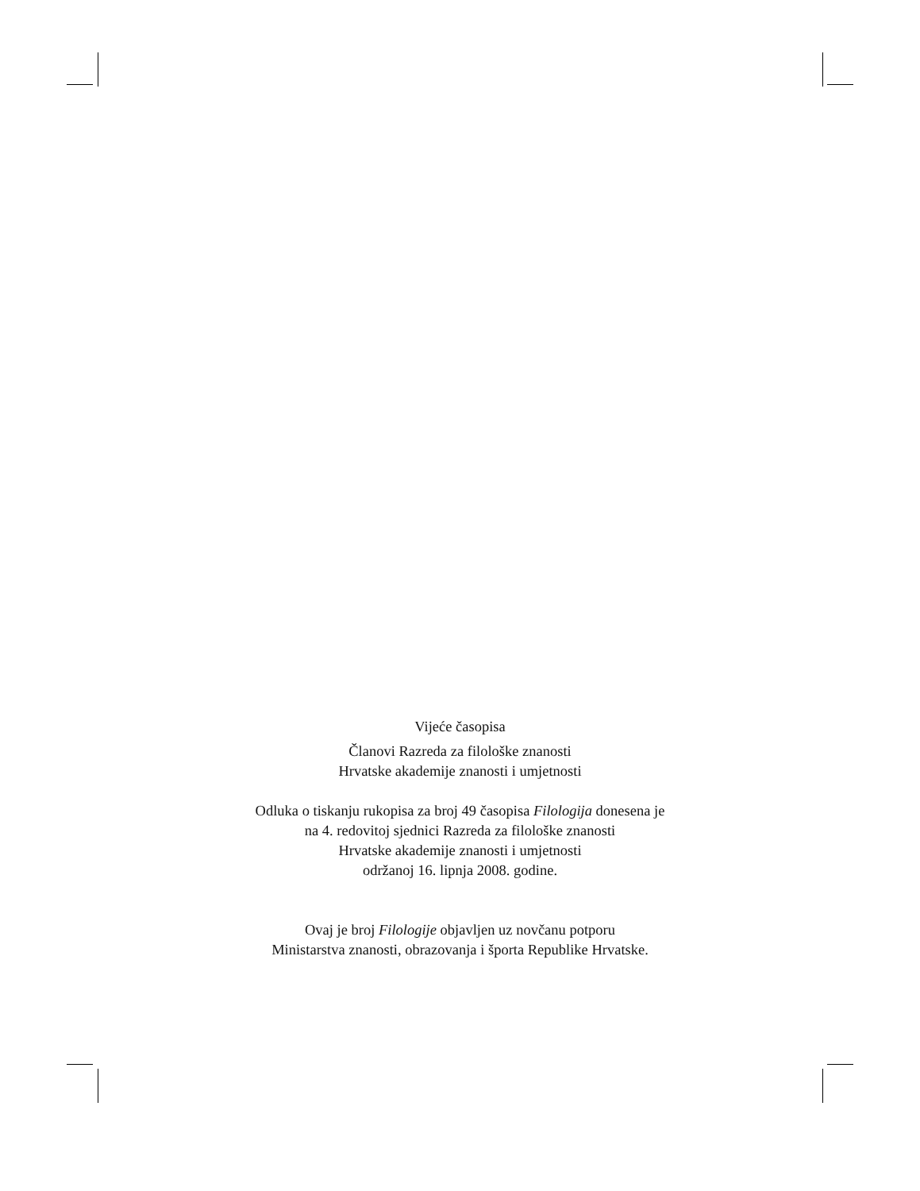Vijeće časopisa
Članovi Razreda za filološke znanosti
Hrvatske akademije znanosti i umjetnosti
Odluka o tiskanju rukopisa za broj 49 časopisa Filologija donesena je
na 4. redovitoj sjednici Razreda za filološke znanosti
Hrvatske akademije znanosti i umjetnosti
održanoj 16. lipnja 2008. godine.
Ovaj je broj Filologije objavljen uz novčanu potporu
Ministarstva znanosti, obrazovanja i športa Republike Hrvatske.